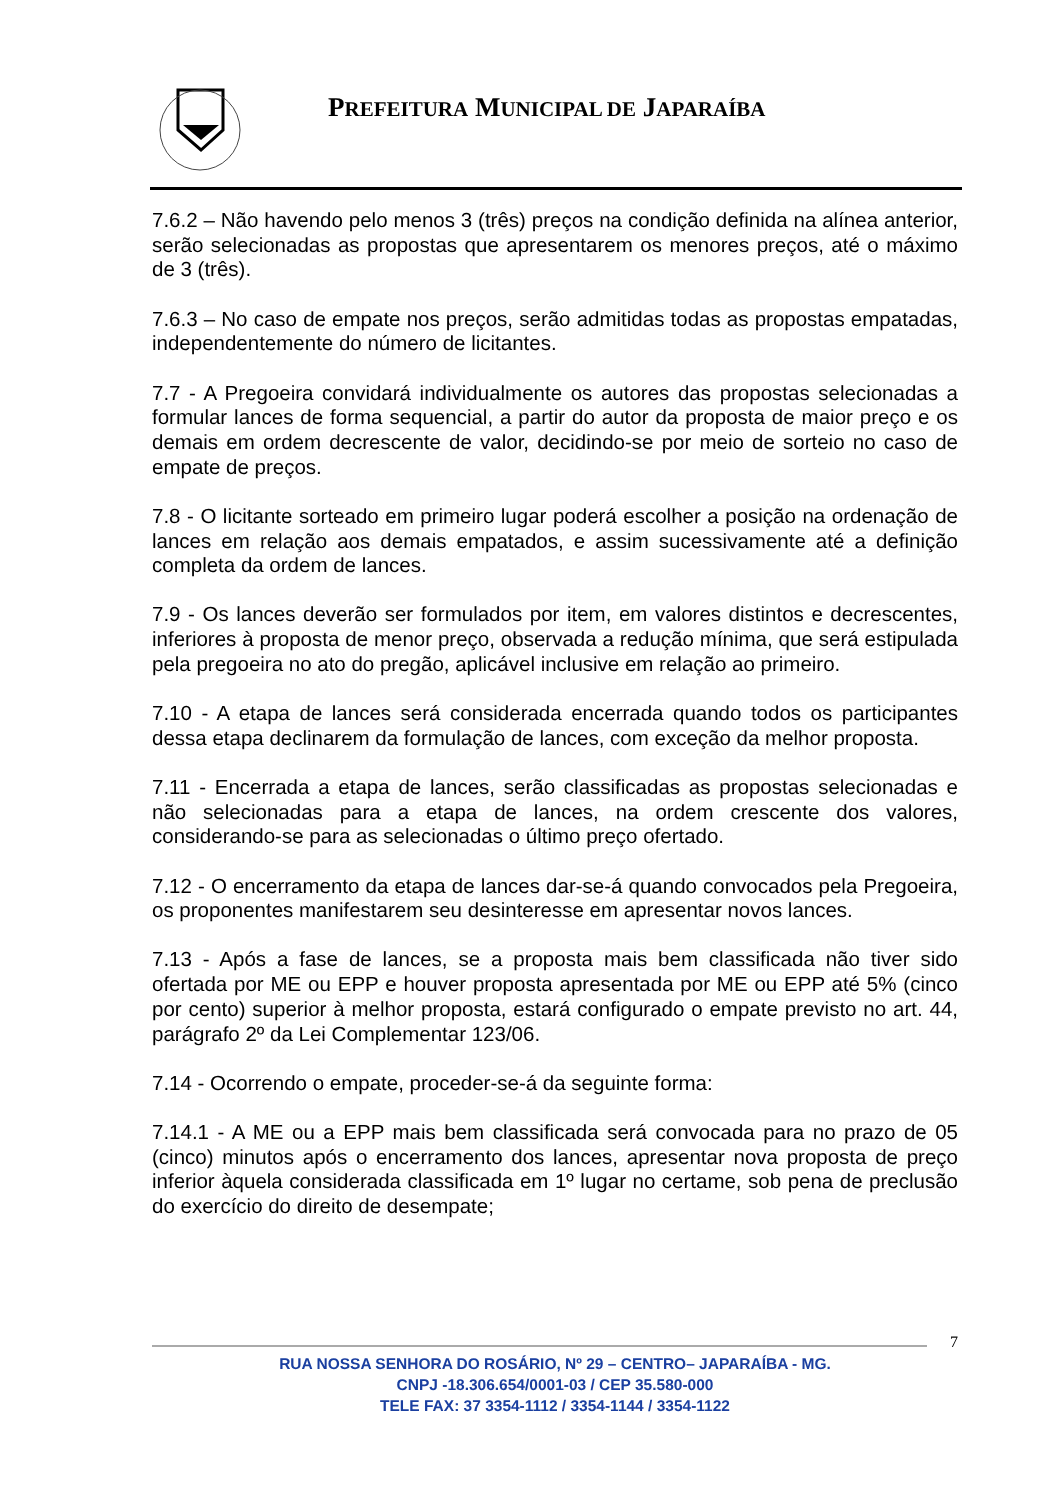PREFEITURA MUNICIPAL DE JAPARAÍBA
7.6.2 – Não havendo pelo menos 3 (três) preços na condição definida na alínea anterior, serão selecionadas as propostas que apresentarem os menores preços, até o máximo de 3 (três).
7.6.3 – No caso de empate nos preços, serão admitidas todas as propostas empatadas, independentemente do número de licitantes.
7.7 - A Pregoeira convidará individualmente os autores das propostas selecionadas a formular lances de forma sequencial, a partir do autor da proposta de maior preço e os demais em ordem decrescente de valor, decidindo-se por meio de sorteio no caso de empate de preços.
7.8 - O licitante sorteado em primeiro lugar poderá escolher a posição na ordenação de lances em relação aos demais empatados, e assim sucessivamente até a definição completa da ordem de lances.
7.9 - Os lances deverão ser formulados por item, em valores distintos e decrescentes, inferiores à proposta de menor preço, observada a redução mínima, que será estipulada pela pregoeira no ato do pregão, aplicável inclusive em relação ao primeiro.
7.10 - A etapa de lances será considerada encerrada quando todos os participantes dessa etapa declinarem da formulação de lances, com exceção da melhor proposta.
7.11 - Encerrada a etapa de lances, serão classificadas as propostas selecionadas e não selecionadas para a etapa de lances, na ordem crescente dos valores, considerando-se para as selecionadas o último preço ofertado.
7.12 - O encerramento da etapa de lances dar-se-á quando convocados pela Pregoeira, os proponentes manifestarem seu desinteresse em apresentar novos lances.
7.13 - Após a fase de lances, se a proposta mais bem classificada não tiver sido ofertada por ME ou EPP e houver proposta apresentada por ME ou EPP até 5% (cinco por cento) superior à melhor proposta, estará configurado o empate previsto no art. 44, parágrafo 2º da Lei Complementar 123/06.
7.14 - Ocorrendo o empate, proceder-se-á da seguinte forma:
7.14.1 - A ME ou a EPP mais bem classificada será convocada para no prazo de 05 (cinco) minutos após o encerramento dos lances, apresentar nova proposta de preço inferior àquela considerada classificada em 1º lugar no certame, sob pena de preclusão do exercício do direito de desempate;
7
RUA NOSSA SENHORA DO ROSÁRIO, Nº 29 – CENTRO– JAPARAÍBA - MG.
CNPJ -18.306.654/0001-03 / CEP 35.580-000
TELE FAX: 37 3354-1112 / 3354-1144 / 3354-1122